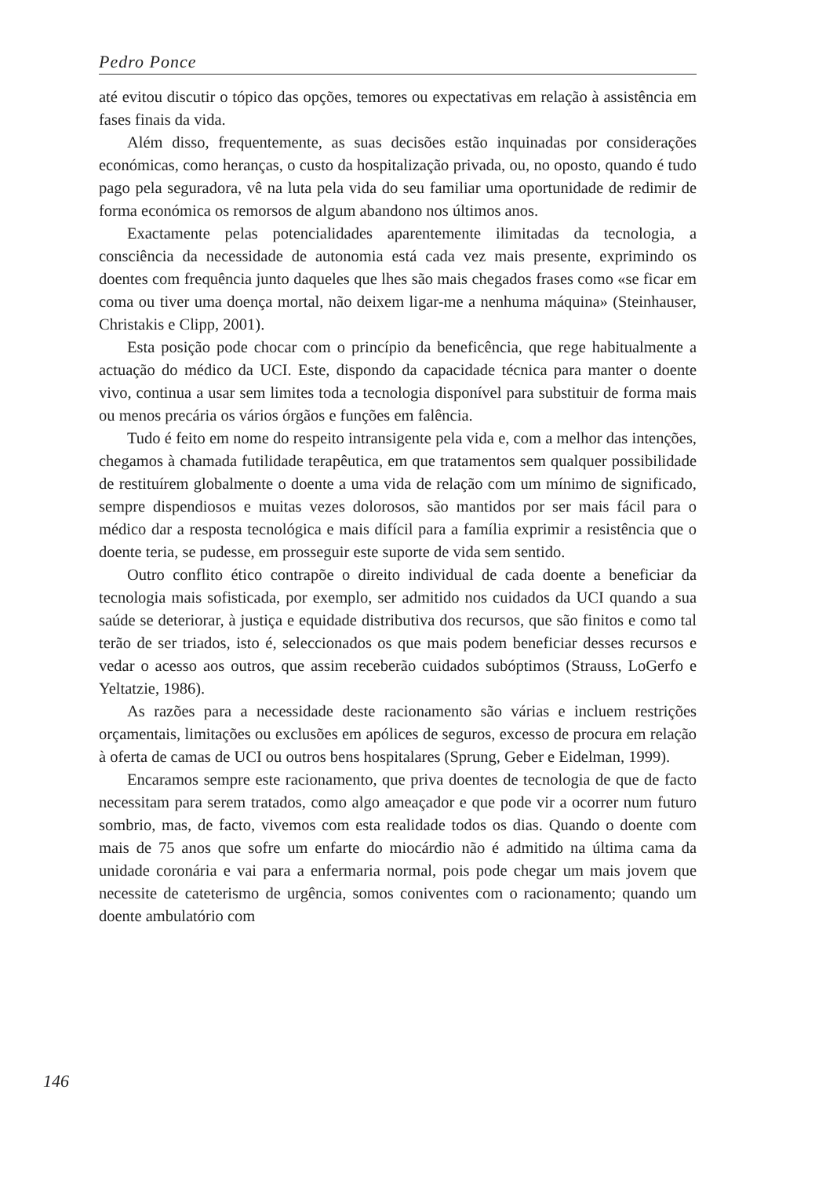Pedro Ponce
até evitou discutir o tópico das opções, temores ou expectativas em relação à assistência em fases finais da vida.
Além disso, frequentemente, as suas decisões estão inquinadas por considerações económicas, como heranças, o custo da hospitalização privada, ou, no oposto, quando é tudo pago pela seguradora, vê na luta pela vida do seu familiar uma oportunidade de redimir de forma económica os remorsos de algum abandono nos últimos anos.
Exactamente pelas potencialidades aparentemente ilimitadas da tecnologia, a consciência da necessidade de autonomia está cada vez mais presente, exprimindo os doentes com frequência junto daqueles que lhes são mais chegados frases como «se ficar em coma ou tiver uma doença mortal, não deixem ligar-me a nenhuma máquina» (Steinhauser, Christakis e Clipp, 2001).
Esta posição pode chocar com o princípio da beneficência, que rege habitualmente a actuação do médico da UCI. Este, dispondo da capacidade técnica para manter o doente vivo, continua a usar sem limites toda a tecnologia disponível para substituir de forma mais ou menos precária os vários órgãos e funções em falência.
Tudo é feito em nome do respeito intransigente pela vida e, com a melhor das intenções, chegamos à chamada futilidade terapêutica, em que tratamentos sem qualquer possibilidade de restituírem globalmente o doente a uma vida de relação com um mínimo de significado, sempre dispendiosos e muitas vezes dolorosos, são mantidos por ser mais fácil para o médico dar a resposta tecnológica e mais difícil para a família exprimir a resistência que o doente teria, se pudesse, em prosseguir este suporte de vida sem sentido.
Outro conflito ético contrapõe o direito individual de cada doente a beneficiar da tecnologia mais sofisticada, por exemplo, ser admitido nos cuidados da UCI quando a sua saúde se deteriorar, à justiça e equidade distributiva dos recursos, que são finitos e como tal terão de ser triados, isto é, seleccionados os que mais podem beneficiar desses recursos e vedar o acesso aos outros, que assim receberão cuidados subóptimos (Strauss, LoGerfo e Yeltatzie, 1986).
As razões para a necessidade deste racionamento são várias e incluem restrições orçamentais, limitações ou exclusões em apólices de seguros, excesso de procura em relação à oferta de camas de UCI ou outros bens hospitalares (Sprung, Geber e Eidelman, 1999).
Encaramos sempre este racionamento, que priva doentes de tecnologia de que de facto necessitam para serem tratados, como algo ameaçador e que pode vir a ocorrer num futuro sombrio, mas, de facto, vivemos com esta realidade todos os dias. Quando o doente com mais de 75 anos que sofre um enfarte do miocárdio não é admitido na última cama da unidade coronária e vai para a enfermaria normal, pois pode chegar um mais jovem que necessite de cateterismo de urgência, somos coniventes com o racionamento; quando um doente ambulatório com
146